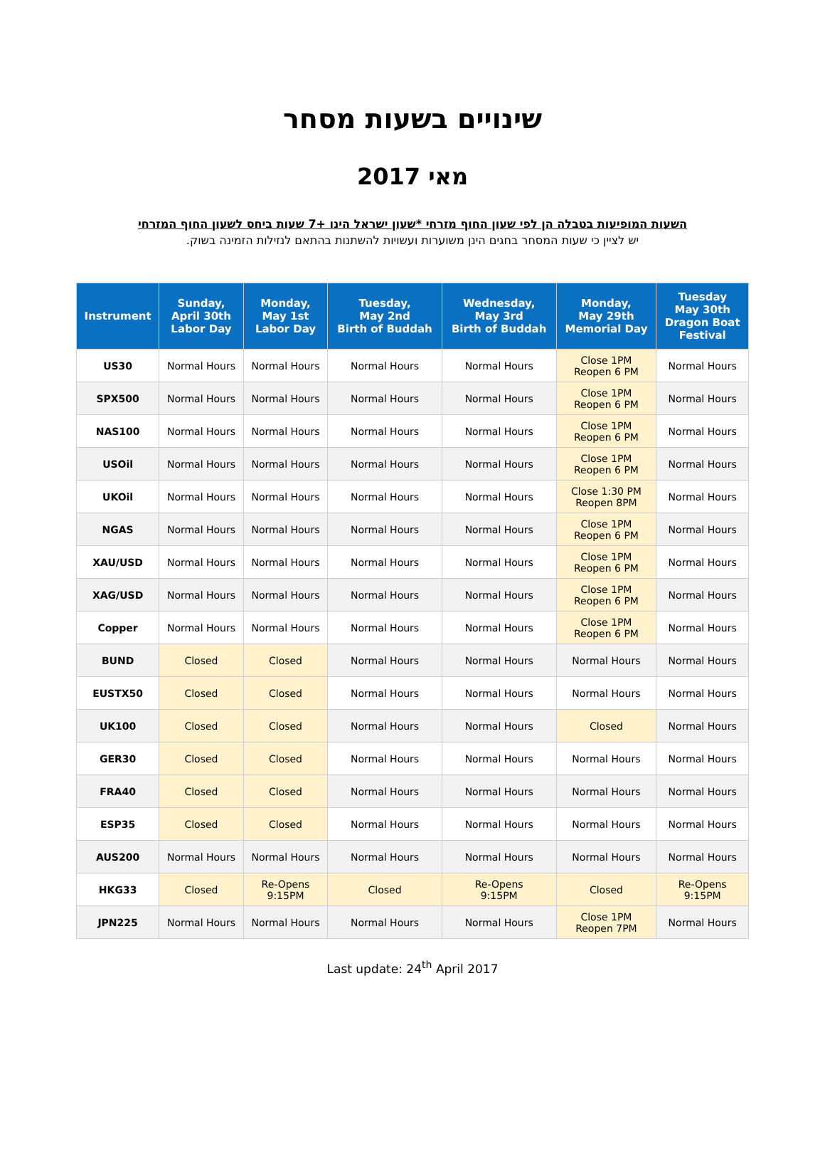שינויים בשעות מסחר
מאי 2017
השעות המופיעות בטבלה הן לפי שעון החוף מזרחי *שעון ישראל הינו +7 שעות ביחס לשעון החוף המזרחי
יש לציין כי שעות המסחר בחגים הינן משוערות ועשויות להשתנות בהתאם לנזילות הזמינה בשוק.
| Instrument | Sunday, April 30th Labor Day | Monday, May 1st Labor Day | Tuesday, May 2nd Birth of Buddah | Wednesday, May 3rd Birth of Buddah | Monday, May 29th Memorial Day | Tuesday May 30th Dragon Boat Festival |
| --- | --- | --- | --- | --- | --- | --- |
| US30 | Normal Hours | Normal Hours | Normal Hours | Normal Hours | Close 1PM Reopen 6 PM | Normal Hours |
| SPX500 | Normal Hours | Normal Hours | Normal Hours | Normal Hours | Close 1PM Reopen 6 PM | Normal Hours |
| NAS100 | Normal Hours | Normal Hours | Normal Hours | Normal Hours | Close 1PM Reopen 6 PM | Normal Hours |
| USOil | Normal Hours | Normal Hours | Normal Hours | Normal Hours | Close 1PM Reopen 6 PM | Normal Hours |
| UKOil | Normal Hours | Normal Hours | Normal Hours | Normal Hours | Close 1:30 PM Reopen 8PM | Normal Hours |
| NGAS | Normal Hours | Normal Hours | Normal Hours | Normal Hours | Close 1PM Reopen 6 PM | Normal Hours |
| XAU/USD | Normal Hours | Normal Hours | Normal Hours | Normal Hours | Close 1PM Reopen 6 PM | Normal Hours |
| XAG/USD | Normal Hours | Normal Hours | Normal Hours | Normal Hours | Close 1PM Reopen 6 PM | Normal Hours |
| Copper | Normal Hours | Normal Hours | Normal Hours | Normal Hours | Close 1PM Reopen 6 PM | Normal Hours |
| BUND | Closed | Closed | Normal Hours | Normal Hours | Normal Hours | Normal Hours |
| EUSTX50 | Closed | Closed | Normal Hours | Normal Hours | Normal Hours | Normal Hours |
| UK100 | Closed | Closed | Normal Hours | Normal Hours | Closed | Normal Hours |
| GER30 | Closed | Closed | Normal Hours | Normal Hours | Normal Hours | Normal Hours |
| FRA40 | Closed | Closed | Normal Hours | Normal Hours | Normal Hours | Normal Hours |
| ESP35 | Closed | Closed | Normal Hours | Normal Hours | Normal Hours | Normal Hours |
| AUS200 | Normal Hours | Normal Hours | Normal Hours | Normal Hours | Normal Hours | Normal Hours |
| HKG33 | Closed | Re-Opens 9:15PM | Closed | Re-Opens 9:15PM | Closed | Re-Opens 9:15PM |
| JPN225 | Normal Hours | Normal Hours | Normal Hours | Normal Hours | Close 1PM Reopen 7PM | Normal Hours |
Last update: 24<sup>th</sup> April 2017